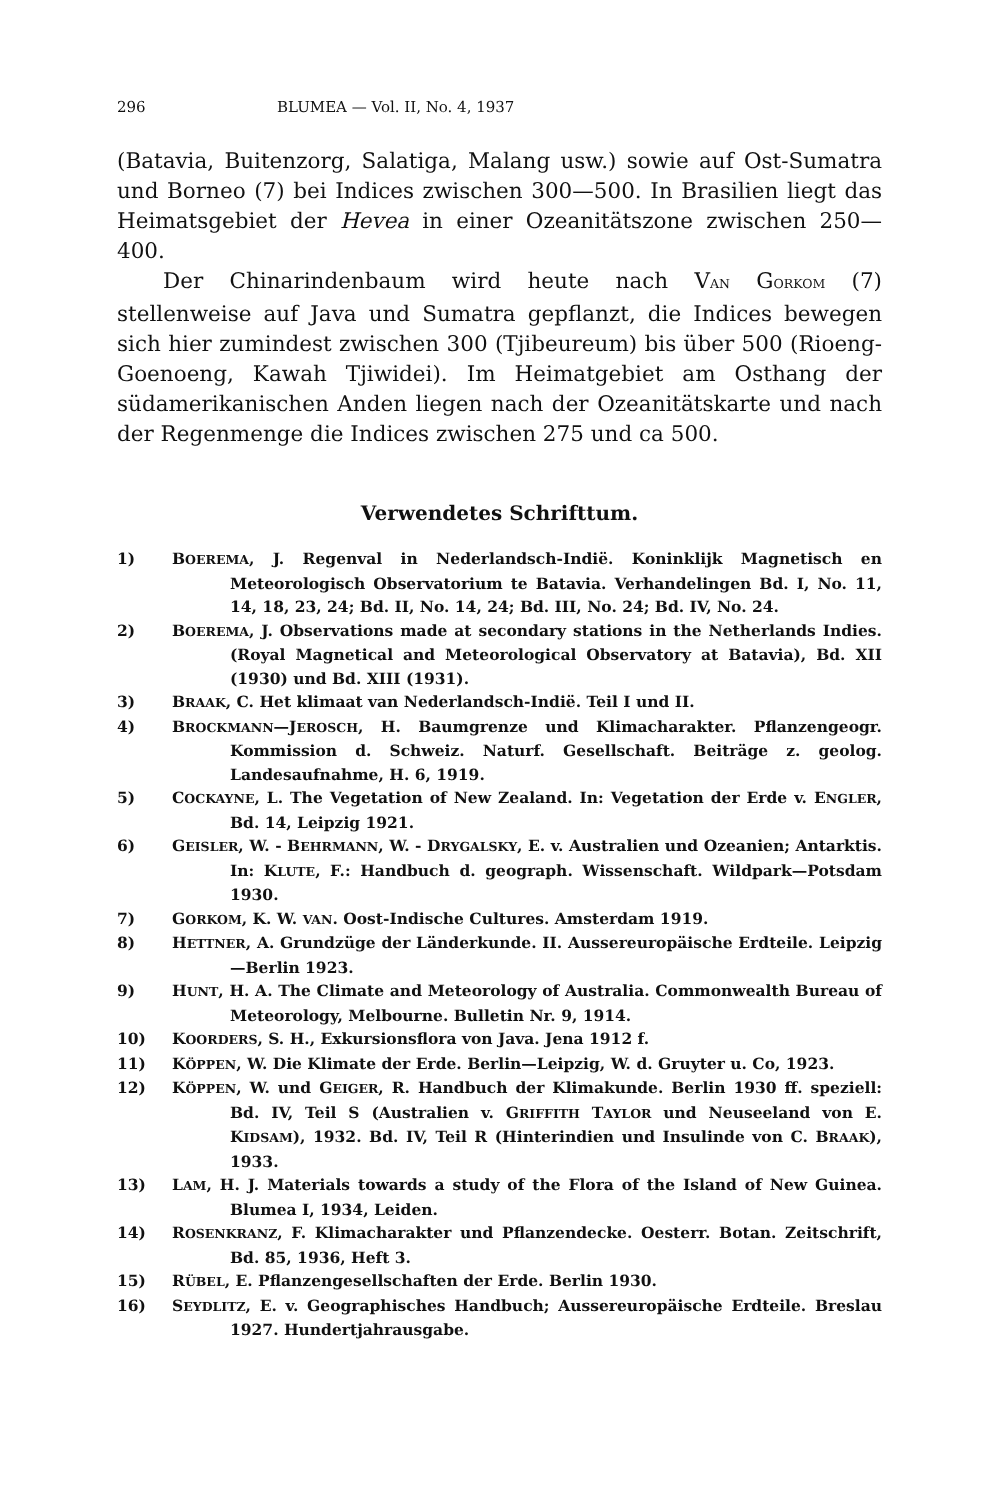296 BLUMEA — Vol. II, No. 4, 1937
(Batavia, Buitenzorg, Salatiga, Malang usw.) sowie auf Ost-Sumatra und Borneo (7) bei Indices zwischen 300—500. In Brasilien liegt das Heimatsgebiet der Hevea in einer Ozeanitätszone zwischen 250—400.
Der Chinarindenbaum wird heute nach VAN GORKOM (7) stellenweise auf Java und Sumatra gepflanzt, die Indices bewegen sich hier zumindest zwischen 300 (Tjibeureum) bis über 500 (Rioeng-Goenoeng, Kawah Tjiwidei). Im Heimatgebiet am Osthang der südamerikanischen Anden liegen nach der Ozeanitätskarte und nach der Regenmenge die Indices zwischen 275 und ca 500.
Verwendetes Schrifttum.
1) BOEREMA, J. Regenval in Nederlandsch-Indië. Koninklijk Magnetisch en Meteorologisch Observatorium te Batavia. Verhandelingen Bd. I, No. 11, 14, 18, 23, 24; Bd. II, No. 14, 24; Bd. III, No. 24; Bd. IV, No. 24.
2) BOEREMA, J. Observations made at secondary stations in the Netherlands Indies. (Royal Magnetical and Meteorological Observatory at Batavia), Bd. XII (1930) und Bd. XIII (1931).
3) BRAAK, C. Het klimaat van Nederlandsch-Indië. Teil I und II.
4) BROCKMANN—JEROSCH, H. Baumgrenze und Klimacharakter. Pflanzengeogr. Kommission d. Schweiz. Naturf. Gesellschaft. Beiträge z. geolog. Landesaufnahme, H. 6, 1919.
5) COCKAYNE, L. The Vegetation of New Zealand. In: Vegetation der Erde v. ENGLER, Bd. 14, Leipzig 1921.
6) GEISLER, W. - BEHRMANN, W. - DRYGALSKY, E. v. Australien und Ozeanien; Antarktis. In: KLUTE, F.: Handbuch d. geograph. Wissenschaft. Wildpark—Potsdam 1930.
7) GORKOM, K. W. VAN. Oost-Indische Cultures. Amsterdam 1919.
8) HETTNER, A. Grundzüge der Länderkunde. II. Aussereuropäische Erdteile. Leipzig—Berlin 1923.
9) HUNT, H. A. The Climate and Meteorology of Australia. Commonwealth Bureau of Meteorology, Melbourne. Bulletin Nr. 9, 1914.
10) KOORDERS, S. H., Exkursionsflora von Java. Jena 1912 f.
11) KÖPPEN, W. Die Klimate der Erde. Berlin—Leipzig, W. d. Gruyter u. Co, 1923.
12) KÖPPEN, W. und GEIGER, R. Handbuch der Klimakunde. Berlin 1930 ff. speziell: Bd. IV, Teil S (Australien v. GRIFFITH TAYLOR und Neuseeland von E. KIDSAM), 1932. Bd. IV, Teil R (Hinterindien und Insulinde von C. BRAAK), 1933.
13) LAM, H. J. Materials towards a study of the Flora of the Island of New Guinea. Blumea I, 1934, Leiden.
14) ROSENKRANZ, F. Klimacharakter und Pflanzendecke. Oesterr. Botan. Zeitschrift, Bd. 85, 1936, Heft 3.
15) RÜBEL, E. Pflanzengesellschaften der Erde. Berlin 1930.
16) SEYDLITZ, E. v. Geographisches Handbuch; Aussereuropäische Erdteile. Breslau 1927. Hundertjahrausgabe.